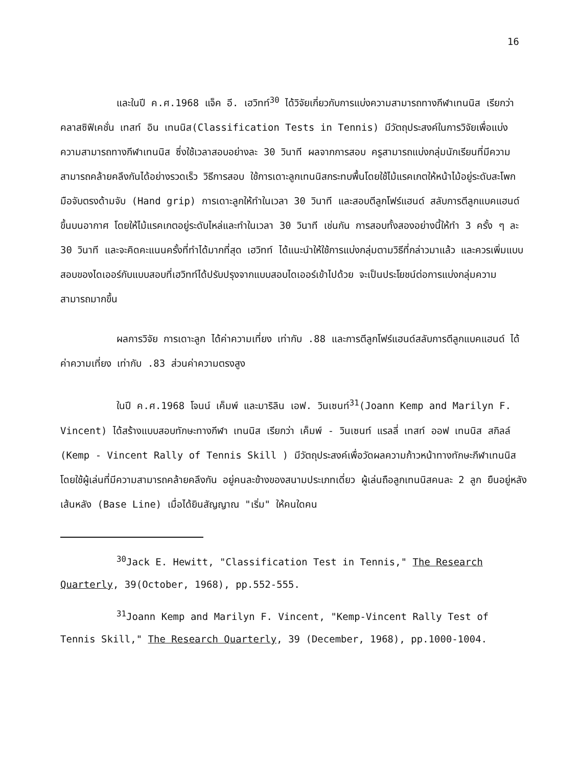16
และในปี ค.ศ.1968 แจ็ค อี. เฮวิทท์<sup>30</sup> ได้วิจัยเกี่ยวกับการแบ่งความสามารถทางกีฬาเทนนิส เรียกว่า คลาสซิฟิเคชั่น เทสท์ อิน เทนนิส(Classification Tests in Tennis) มีวัตถุประสงค์ในการวิจัยเพื่อแบ่งความสามารถทางกีฬาเทนนิส ซึ่งใช้เวลาสอบอย่างละ 30 วินาที ผลจากการสอบ ครูสามารถแบ่งกลุ่มนักเรียนที่มีความสามารถคล้ายคลึงกันได้อย่างรวดเร็ว วิธีการสอบ ใช้การเดาะลูกเทนนิสกระทบพื้นโดยใช้ไม้แรคเกตให้หน้าไม้อยู่ระดับสะโพก มือจับตรงด้ามจับ (Hand grip) การเดาะลูกให้ทำในเวลา 30 วินาที และสอบตีลูกโฟร์แฮนด์ สลับการตีลูกแบคแฮนด์ ขึ้นบนอากาศ โดยให้ไม้แรคเกตอยู่ระดับไหล่และทำในเวลา 30 วินาที เช่นกัน การสอบทั้งสองอย่างนี้ให้ทำ 3 ครั้ง ๆ ละ 30 วินาที และจะคิดคะแนนครั้งที่ทำได้มากที่สุด เฮวิทท์ ได้แนะนำให้ใช้การแบ่งกลุ่มตามวิธีที่กล่าวมาแล้ว และควรเพิ่มแบบสอบของไดเออร์กับแบบสอบที่เฮวิทท์ได้ปรับปรุงจากแบบสอบไดเออร์เข้าไปด้วย จะเป็นประโยชน์ต่อการแบ่งกลุ่มความสามารถมากขึ้น
ผลการวิจัย การเดาะลูก ได้ค่าความเที่ยง เท่ากับ .88 และการตีลูกโฟร์แฮนด์สลับการตีลูกแบคแฮนด์ ได้ค่าความเที่ยง เท่ากับ .83 ส่วนค่าความตรงสูง
ในปี ค.ศ.1968 โจนน์ เค็มพ์ และมาริลิน เอฟ. วินเซนท์<sup>31</sup>(Joann Kemp and Marilyn F. Vincent) ได้สร้างแบบสอบทักษะทางกีฬา เทนนิส เรียกว่า เค็มพ์ - วินเซนท์ แรลลี่ เทสท์ ออฟ เทนนิส สกิลล์ (Kemp - Vincent Rally of Tennis Skill ) มีวัตถุประสงค์เพื่อวัดผลความก้าวหน้าทางทักษะกีฬาเทนนิส โดยใช้ผู้เล่นที่มีความสามารถคล้ายคลึงกัน อยู่คนละข้างของสนามประเภทเดี่ยว ผู้เล่นถือลูกเทนนิสคนละ 2 ลูก ยืนอยู่หลังเส้นหลัง (Base Line) เมื่อได้ยินสัญญาณ "เริ่ม" ให้คนใดคน
<sup>30</sup> Jack E. Hewitt, "Classification Test in Tennis," The Research Quarterly, 39(October, 1968), pp.552-555.
<sup>31</sup> Joann Kemp and Marilyn F. Vincent, "Kemp-Vincent Rally Test of Tennis Skill," The Research Quarterly, 39 (December, 1968), pp.1000-1004.